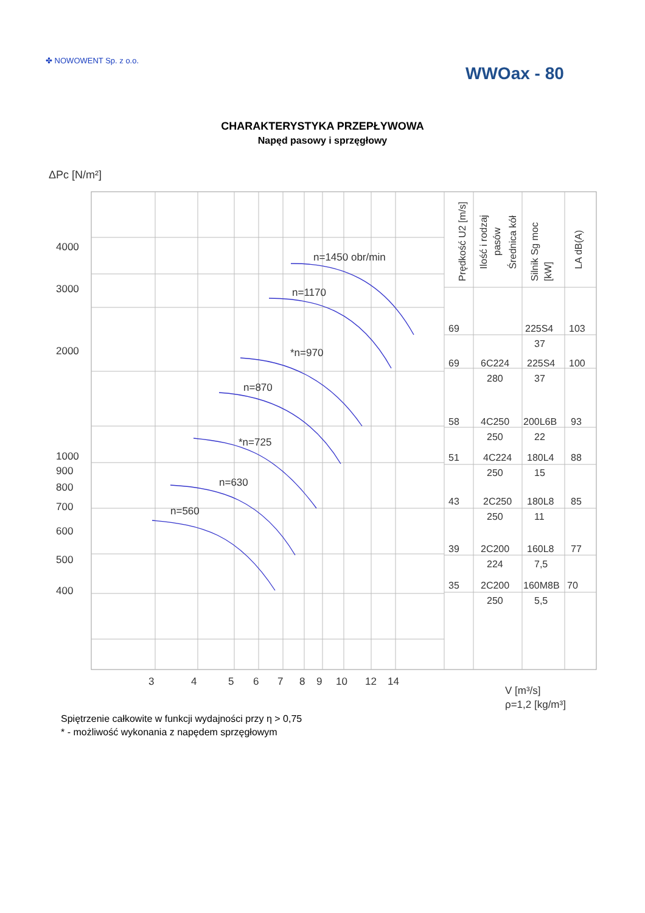✤ NOWOWENT Sp. z o.o.
WWOax - 80
CHARAKTERYSTYKA PRZEPŁYWOWA
Napęd pasowy i sprzęgłowy
ΔPc [N/m²]
n=1450 obr/min
n=1170
*n=970
n=870
*n=725
n=630
n=560
4000
3000
2000
1000
900
800
700
600
500
400
3
4
5
6
7
8
9
10
12
14
V [m³/s]
ρ=1,2 [kg/m³]
Prędkość U2 [m/s]
Ilość i rodzaj
pasów
Średnica kół
Silnik Sg moc
[kW]
LA dB(A)
69
225S4
103
37
69
6C224
225S4
100
280
37
58
4C250
200L6B
93
250
22
51
4C224
180L4
88
250
15
43
2C250
180L8
85
250
11
39
2C200
160L8
77
224
7,5
35
2C200
160M8B
70
250
5,5
Spiętrzenie całkowite w funkcji wydajności przy η > 0,75
* - możliwość wykonania z napędem sprzęgłowym